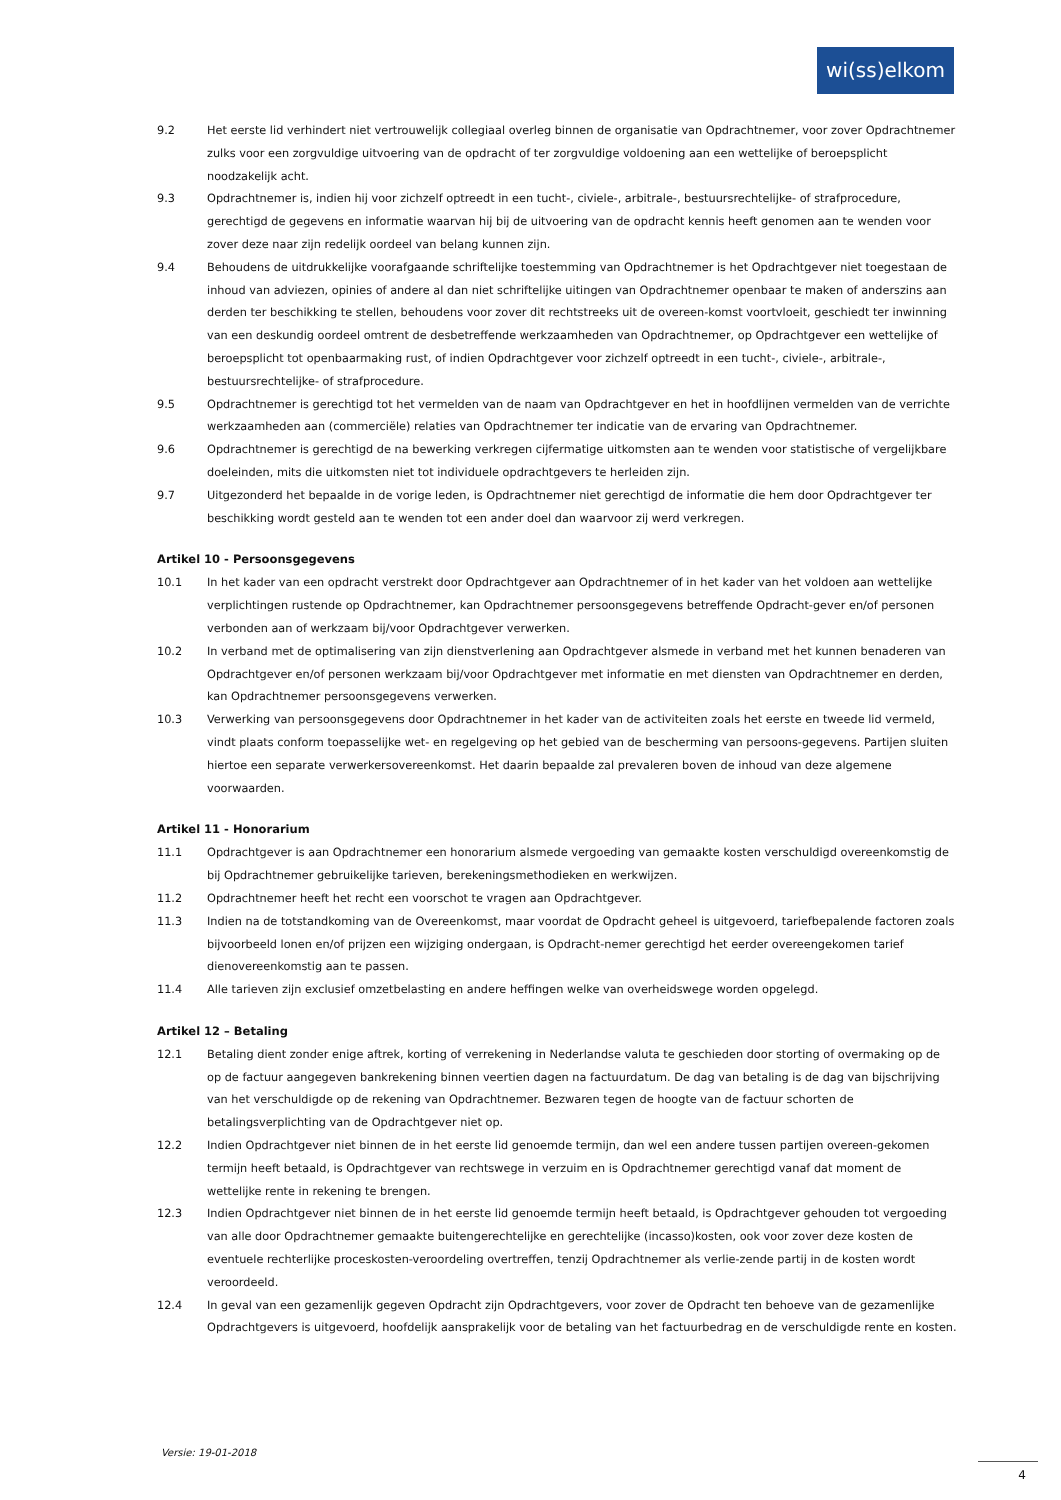wi(ss)elkom
9.2 Het eerste lid verhindert niet vertrouwelijk collegiaal overleg binnen de organisatie van Opdrachtnemer, voor zover Opdrachtnemer zulks voor een zorgvuldige uitvoering van de opdracht of ter zorgvuldige voldoening aan een wettelijke of beroepsplicht noodzakelijk acht.
9.3 Opdrachtnemer is, indien hij voor zichzelf optreedt in een tucht-, civiele-, arbitrale-, bestuursrechtelijke- of strafprocedure, gerechtigd de gegevens en informatie waarvan hij bij de uitvoering van de opdracht kennis heeft genomen aan te wenden voor zover deze naar zijn redelijk oordeel van belang kunnen zijn.
9.4 Behoudens de uitdrukkelijke voorafgaande schriftelijke toestemming van Opdrachtnemer is het Opdrachtgever niet toegestaan de inhoud van adviezen, opinies of andere al dan niet schriftelijke uitingen van Opdrachtnemer openbaar te maken of anderszins aan derden ter beschikking te stellen, behoudens voor zover dit rechtstreeks uit de overeen-komst voortvloeit, geschiedt ter inwinning van een deskundig oordeel omtrent de desbetreffende werkzaamheden van Opdrachtnemer, op Opdrachtgever een wettelijke of beroepsplicht tot openbaarmaking rust, of indien Opdrachtgever voor zichzelf optreedt in een tucht-, civiele-, arbitrale-, bestuursrechtelijke- of strafprocedure.
9.5 Opdrachtnemer is gerechtigd tot het vermelden van de naam van Opdrachtgever en het in hoofdlijnen vermelden van de verrichte werkzaamheden aan (commerciële) relaties van Opdrachtnemer ter indicatie van de ervaring van Opdrachtnemer.
9.6 Opdrachtnemer is gerechtigd de na bewerking verkregen cijfermatige uitkomsten aan te wenden voor statistische of vergelijkbare doeleinden, mits die uitkomsten niet tot individuele opdrachtgevers te herleiden zijn.
9.7 Uitgezonderd het bepaalde in de vorige leden, is Opdrachtnemer niet gerechtigd de informatie die hem door Opdrachtgever ter beschikking wordt gesteld aan te wenden tot een ander doel dan waarvoor zij werd verkregen.
Artikel 10 - Persoonsgegevens
10.1 In het kader van een opdracht verstrekt door Opdrachtgever aan Opdrachtnemer of in het kader van het voldoen aan wettelijke verplichtingen rustende op Opdrachtnemer, kan Opdrachtnemer persoonsgegevens betreffende Opdracht-gever en/of personen verbonden aan of werkzaam bij/voor Opdrachtgever verwerken.
10.2 In verband met de optimalisering van zijn dienstverlening aan Opdrachtgever alsmede in verband met het kunnen benaderen van Opdrachtgever en/of personen werkzaam bij/voor Opdrachtgever met informatie en met diensten van Opdrachtnemer en derden, kan Opdrachtnemer persoonsgegevens verwerken.
10.3 Verwerking van persoonsgegevens door Opdrachtnemer in het kader van de activiteiten zoals het eerste en tweede lid vermeld, vindt plaats conform toepasselijke wet- en regelgeving op het gebied van de bescherming van persoons-gegevens. Partijen sluiten hiertoe een separate verwerkersovereenkomst. Het daarin bepaalde zal prevaleren boven de inhoud van deze algemene voorwaarden.
Artikel 11 - Honorarium
11.1 Opdrachtgever is aan Opdrachtnemer een honorarium alsmede vergoeding van gemaakte kosten verschuldigd overeenkomstig de bij Opdrachtnemer gebruikelijke tarieven, berekeningsmethodieken en werkwijzen.
11.2 Opdrachtnemer heeft het recht een voorschot te vragen aan Opdrachtgever.
11.3 Indien na de totstandkoming van de Overeenkomst, maar voordat de Opdracht geheel is uitgevoerd, tariefbepalende factoren zoals bijvoorbeeld lonen en/of prijzen een wijziging ondergaan, is Opdracht-nemer gerechtigd het eerder overeengekomen tarief dienovereenkomstig aan te passen.
11.4 Alle tarieven zijn exclusief omzetbelasting en andere heffingen welke van overheidswege worden opgelegd.
Artikel 12 – Betaling
12.1 Betaling dient zonder enige aftrek, korting of verrekening in Nederlandse valuta te geschieden door storting of overmaking op de op de factuur aangegeven bankrekening binnen veertien dagen na factuurdatum. De dag van betaling is de dag van bijschrijving van het verschuldigde op de rekening van Opdrachtnemer. Bezwaren tegen de hoogte van de factuur schorten de betalingsverplichting van de Opdrachtgever niet op.
12.2 Indien Opdrachtgever niet binnen de in het eerste lid genoemde termijn, dan wel een andere tussen partijen overeen-gekomen termijn heeft betaald, is Opdrachtgever van rechtswege in verzuim en is Opdrachtnemer gerechtigd vanaf dat moment de wettelijke rente in rekening te brengen.
12.3 Indien Opdrachtgever niet binnen de in het eerste lid genoemde termijn heeft betaald, is Opdrachtgever gehouden tot vergoeding van alle door Opdrachtnemer gemaakte buitengerechtelijke en gerechtelijke (incasso)kosten, ook voor zover deze kosten de eventuele rechterlijke proceskosten-veroordeling overtreffen, tenzij Opdrachtnemer als verlie-zende partij in de kosten wordt veroordeeld.
12.4 In geval van een gezamenlijk gegeven Opdracht zijn Opdrachtgevers, voor zover de Opdracht ten behoeve van de gezamenlijke Opdrachtgevers is uitgevoerd, hoofdelijk aansprakelijk voor de betaling van het factuurbedrag en de verschuldigde rente en kosten.
Versie: 19-01-2018
4